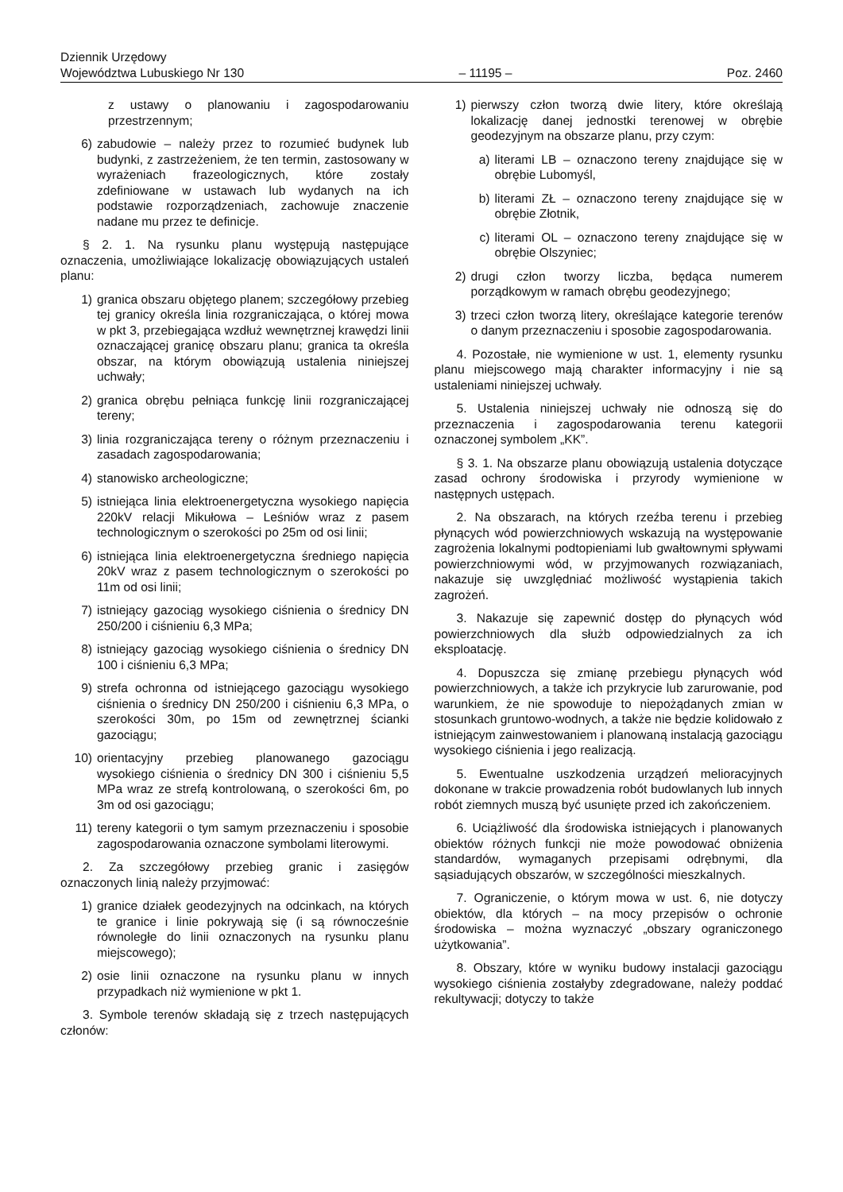Dziennik Urzędowy
Województwa Lubuskiego Nr 130
– 11195 –
Poz. 2460
z ustawy o planowaniu i zagospodarowaniu przestrzennym;
6) zabudowie – należy przez to rozumieć budynek lub budynki, z zastrzeżeniem, że ten termin, zastosowany w wyrażeniach frazeologicznych, które zostały zdefiniowane w ustawach lub wydanych na ich podstawie rozporządzeniach, zachowuje znaczenie nadane mu przez te definicje.
§ 2. 1. Na rysunku planu występują następujące oznaczenia, umożliwiające lokalizację obowiązujących ustaleń planu:
1) granica obszaru objętego planem; szczegółowy przebieg tej granicy określa linia rozgraniczająca, o której mowa w pkt 3, przebiegająca wzdłuż wewnętrznej krawędzi linii oznaczającej granicę obszaru planu; granica ta określa obszar, na którym obowiązują ustalenia niniejszej uchwały;
2) granica obrębu pełniąca funkcję linii rozgraniczającej tereny;
3) linia rozgraniczająca tereny o różnym przeznaczeniu i zasadach zagospodarowania;
4) stanowisko archeologiczne;
5) istniejąca linia elektroenergetyczna wysokiego napięcia 220kV relacji Mikułowa – Leśniów wraz z pasem technologicznym o szerokości po 25m od osi linii;
6) istniejąca linia elektroenergetyczna średniego napięcia 20kV wraz z pasem technologicznym o szerokości po 11m od osi linii;
7) istniejący gazociąg wysokiego ciśnienia o średnicy DN 250/200 i ciśnieniu 6,3 MPa;
8) istniejący gazociąg wysokiego ciśnienia o średnicy DN 100 i ciśnieniu 6,3 MPa;
9) strefa ochronna od istniejącego gazociągu wysokiego ciśnienia o średnicy DN 250/200 i ciśnieniu 6,3 MPa, o szerokości 30m, po 15m od zewnętrznej ścianki gazociągu;
10) orientacyjny przebieg planowanego gazociągu wysokiego ciśnienia o średnicy DN 300 i ciśnieniu 5,5 MPa wraz ze strefą kontrolowaną, o szerokości 6m, po 3m od osi gazociągu;
11) tereny kategorii o tym samym przeznaczeniu i sposobie zagospodarowania oznaczone symbolami literowymi.
2. Za szczegółowy przebieg granic i zasięgów oznaczonych linią należy przyjmować:
1) granice działek geodezyjnych na odcinkach, na których te granice i linie pokrywają się (i są równocześnie równoległe do linii oznaczonych na rysunku planu miejscowego);
2) osie linii oznaczone na rysunku planu w innych przypadkach niż wymienione w pkt 1.
3. Symbole terenów składają się z trzech następujących członów:
1) pierwszy człon tworzą dwie litery, które określają lokalizację danej jednostki terenowej w obrębie geodezyjnym na obszarze planu, przy czym:
a) literami LB – oznaczono tereny znajdujące się w obrębie Lubomyśl,
b) literami ZŁ – oznaczono tereny znajdujące się w obrębie Złotnik,
c) literami OL – oznaczono tereny znajdujące się w obrębie Olszyniec;
2) drugi człon tworzy liczba, będąca numerem porządkowym w ramach obrębu geodezyjnego;
3) trzeci człon tworzą litery, określające kategorie terenów o danym przeznaczeniu i sposobie zagospodarowania.
4. Pozostałe, nie wymienione w ust. 1, elementy rysunku planu miejscowego mają charakter informacyjny i nie są ustaleniami niniejszej uchwały.
5. Ustalenia niniejszej uchwały nie odnoszą się do przeznaczenia i zagospodarowania terenu kategorii oznaczonej symbolem „KK”.
§ 3. 1. Na obszarze planu obowiązują ustalenia dotyczące zasad ochrony środowiska i przyrody wymienione w następnych ustępach.
2. Na obszarach, na których rzeźba terenu i przebieg płynących wód powierzchniowych wskazują na występowanie zagrożenia lokalnymi podtopieniami lub gwałtownymi spływami powierzchniowymi wód, w przyjmowanych rozwiązaniach, nakazuje się uwzględniać możliwość wystąpienia takich zagrożeń.
3. Nakazuje się zapewnić dostęp do płynących wód powierzchniowych dla służb odpowiedzialnych za ich eksploatację.
4. Dopuszcza się zmianę przebiegu płynących wód powierzchniowych, a także ich przykrycie lub zarurowanie, pod warunkiem, że nie spowoduje to niepożądanych zmian w stosunkach gruntowo-wodnych, a także nie będzie kolidowało z istniejącym zainwestowaniem i planowaną instalacją gazociągu wysokiego ciśnienia i jego realizacją.
5. Ewentualne uszkodzenia urządzeń melioracyjnych dokonane w trakcie prowadzenia robót budowlanych lub innych robót ziemnych muszą być usunięte przed ich zakończeniem.
6. Uciążliwość dla środowiska istniejących i planowanych obiektów różnych funkcji nie może powodować obniżenia standardów, wymaganych przepisami odrębnymi, dla sąsiadujących obszarów, w szczególności mieszkalnych.
7. Ograniczenie, o którym mowa w ust. 6, nie dotyczy obiektów, dla których – na mocy przepisów o ochronie środowiska – można wyznaczyć „obszary ograniczonego użytkowania”.
8. Obszary, które w wyniku budowy instalacji gazociągu wysokiego ciśnienia zostałyby zdegradowane, należy poddać rekultywacji; dotyczy to także